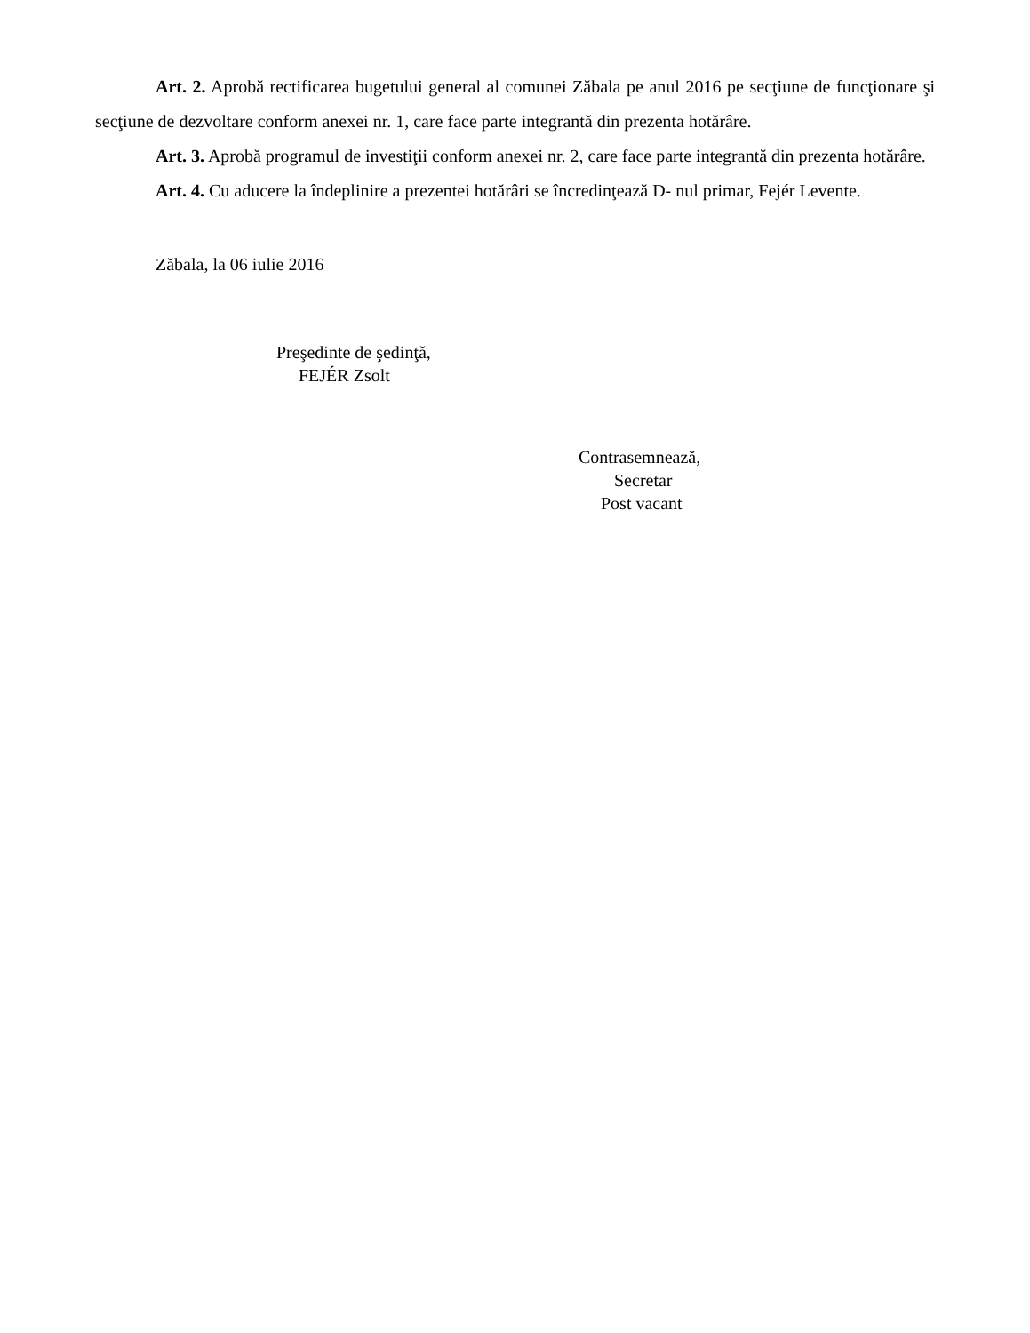Art. 2. Aprobă rectificarea bugetului general al comunei Zăbala pe anul 2016 pe secţiune de funcţionare şi secţiune de dezvoltare conform anexei nr. 1, care face parte integrantă din prezenta hotărâre.
Art. 3. Aprobă programul de investiţii conform anexei nr. 2, care face parte integrantă din prezenta hotărâre.
Art. 4. Cu aducere la îndeplinire a prezentei hotărâri se încredinţează D- nul primar, Fejér Levente.
Zăbala, la 06 iulie 2016
Preşedinte de şedinţă,
FEJÉR Zsolt
Contrasemnează,
Secretar
Post vacant